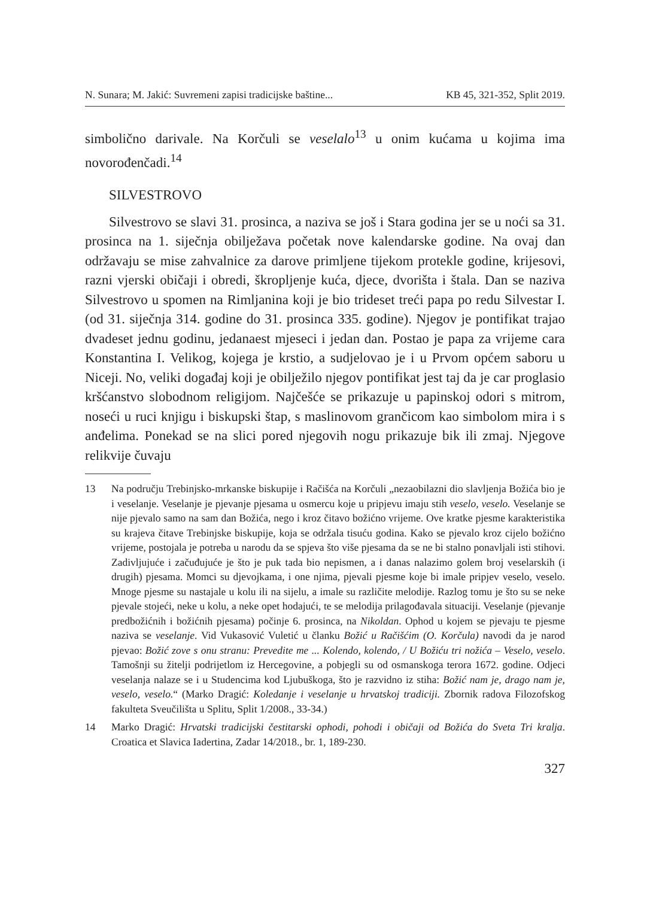N. Sunara; M. Jakić: Suvremeni zapisi tradicijske baštine... KB 45, 321-352, Split 2019.
simbolično darivale. Na Korčuli se veselalo<sup>13</sup> u onim kućama u kojima ima novorođenčadi.<sup>14</sup>
SILVESTROVO
Silvestrovo se slavi 31. prosinca, a naziva se još i Stara godina jer se u noći sa 31. prosinca na 1. siječnja obilježava početak nove kalendarske godine. Na ovaj dan održavaju se mise zahvalnice za darove primljene tijekom protekle godine, krijesovi, razni vjerski običaji i obredi, škropljenje kuća, djece, dvorišta i štala. Dan se naziva Silvestrovo u spomen na Rimljanina koji je bio trideset treći papa po redu Silvestar I. (od 31. siječnja 314. godine do 31. prosinca 335. godine). Njegov je pontifikat trajao dvadeset jednu godinu, jedanaest mjeseci i jedan dan. Postao je papa za vrijeme cara Konstantina I. Velikog, kojega je krstio, a sudjelovao je i u Prvom općem saboru u Niceji. No, veliki događaj koji je obilježilo njegov pontifikat jest taj da je car proglasio kršćanstvo slobodnom religijom. Najčešće se prikazuje u papinskoj odori s mitrom, noseći u ruci knjigu i biskupski štap, s maslinovom grančicom kao simbolom mira i s anđelima. Ponekad se na slici pored njegovih nogu prikazuje bik ili zmaj. Njegove relikvije čuvaju
13 Na području Trebinjsko-mrkanske biskupije i Račišća na Korčuli „nezaobilazni dio slavljenja Božića bio je i veselanje. Veselanje je pjevanje pjesama u osmercu koje u pripjevu imaju stih veselo, veselo. Veselanje se nije pjevalo samo na sam dan Božića, nego i kroz čitavo božićno vrijeme. Ove kratke pjesme karakteristika su krajeva čitave Trebinjske biskupije, koja se održala tisuću godina. Kako se pjevalo kroz cijelo božićno vrijeme, postojala je potreba u narodu da se spjeva što više pjesama da se ne bi stalno ponavljali isti stihovi. Zadivljujuće i začuđujuće je što je puk tada bio nepismen, a i danas nalazimo golem broj veselarskih (i drugih) pjesama. Momci su djevojkama, i one njima, pjevali pjesme koje bi imale pripjev veselo, veselo. Mnoge pjesme su nastajale u kolu ili na sijelu, a imale su različite melodije. Razlog tomu je što su se neke pjevale stojeći, neke u kolu, a neke opet hodajući, te se melodija prilagođavala situaciji. Veselanje (pjevanje predbožićnih i božićnih pjesama) počinje 6. prosinca, na Nikoldan. Ophod u kojem se pjevaju te pjesme naziva se veselanje. Vid Vukasović Vuletić u članku Božić u Račišćim (O. Korčula) navodi da je narod pjevao: Božić zove s onu stranu: Prevedite me ... Kolendo, kolendo, / U Božiću tri nožića – Veselo, veselo. Tamošnji su žitelji podrijetlom iz Hercegovine, a pobjegli su od osmanskoga terora 1672. godine. Odjeci veselanja nalaze se i u Studencima kod Ljubuškoga, što je razvidno iz stiha: Božić nam je, drago nam je, veselo, veselo.“ (Marko Dragić: Koledanje i veselanje u hrvatskoj tradiciji. Zbornik radova Filozofskog fakulteta Sveučilišta u Splitu, Split 1/2008., 33-34.)
14 Marko Dragić: Hrvatski tradicijski čestitarski ophodi, pohodi i običaji od Božića do Sveta Tri kralja. Croatica et Slavica Iadertina, Zadar 14/2018., br. 1, 189-230.
327